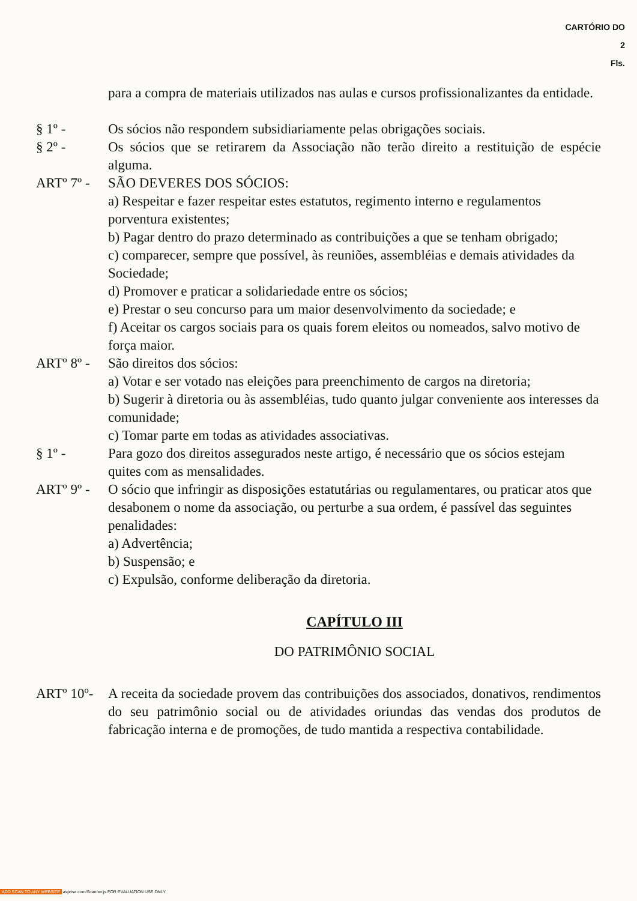CARTÓRIO DO
2
Fls.
para a compra de materiais utilizados nas aulas e cursos profissionalizantes da entidade.
§ 1º - Os sócios não respondem subsidiariamente pelas obrigações sociais.
§ 2º - Os sócios que se retirarem da Associação não terão direito a restituição de espécie alguma.
ARTº 7º -
SÃO DEVERES DOS SÓCIOS:
a) Respeitar e fazer respeitar estes estatutos, regimento interno e regulamentos porventura existentes;
b) Pagar dentro do prazo determinado as contribuições a que se tenham obrigado;
c) comparecer, sempre que possível, às reuniões, assembléias e demais atividades da Sociedade;
d) Promover e praticar a solidariedade entre os sócios;
e) Prestar o seu concurso para um maior desenvolvimento da sociedade; e
f) Aceitar os cargos sociais para os quais forem eleitos ou nomeados, salvo motivo de força maior.
ARTº 8º -
São direitos dos sócios:
a) Votar e ser votado nas eleições para preenchimento de cargos na diretoria;
b) Sugerir à diretoria ou às assembléias, tudo quanto julgar conveniente aos interesses da comunidade;
c) Tomar parte em todas as atividades associativas.
§ 1º - Para gozo dos direitos assegurados neste artigo, é necessário que os sócios estejam quites com as mensalidades.
ARTº 9º -
O sócio que infringir as disposições estatutárias ou regulamentares, ou praticar atos que desabonem o nome da associação, ou perturbe a sua ordem, é passível das seguintes penalidades:
a) Advertência;
b) Suspensão; e
c) Expulsão, conforme deliberação da diretoria.
CAPÍTULO III
DO PATRIMÔNIO SOCIAL
ARTº 10º-
A receita da sociedade provem das contribuições dos associados, donativos, rendimentos do seu patrimônio social ou de atividades oriundas das vendas dos produtos de fabricação interna e de promoções, de tudo mantida a respectiva contabilidade.
ADD SCAN TO ANY WEBSITE asprise.com/Scanner.js FOR EVALUATION USE ONLY